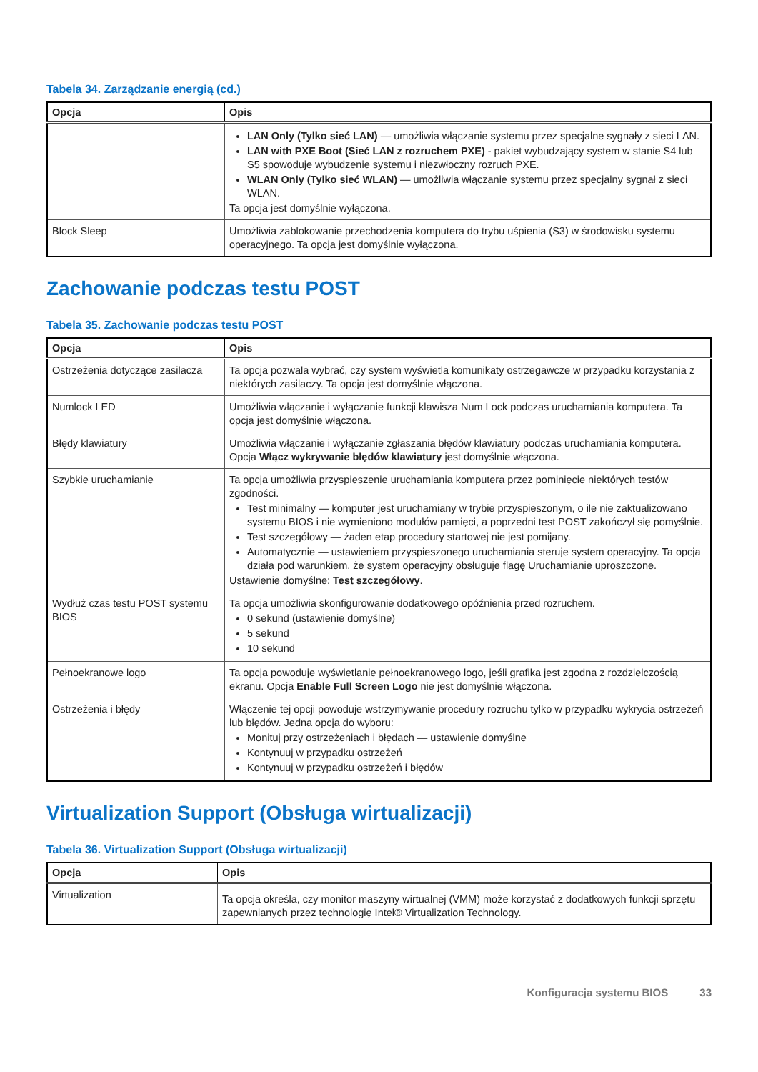Tabela 34. Zarządzanie energią (cd.)
| Opcja | Opis |
| --- | --- |
| | LAN Only (Tylko sieć LAN) — umożliwia włączanie systemu przez specjalne sygnały z sieci LAN. LAN with PXE Boot (Sieć LAN z rozruchem PXE) - pakiet wybudzający system w stanie S4 lub S5 spowoduje wybudzenie systemu i niezwłoczny rozruch PXE. WLAN Only (Tylko sieć WLAN) — umożliwia włączanie systemu przez specjalny sygnał z sieci WLAN. Ta opcja jest domyślnie wyłączona. |
| Block Sleep | Umożliwia zablokowanie przechodzenia komputera do trybu uśpienia (S3) w środowisku systemu operacyjnego. Ta opcja jest domyślnie wyłączona. |
Zachowanie podczas testu POST
Tabela 35. Zachowanie podczas testu POST
| Opcja | Opis |
| --- | --- |
| Ostrzeżenia dotyczące zasilacza | Ta opcja pozwala wybrać, czy system wyświetla komunikaty ostrzegawcze w przypadku korzystania z niektórych zasilaczy. Ta opcja jest domyślnie włączona. |
| Numlock LED | Umożliwia włączanie i wyłączanie funkcji klawisza Num Lock podczas uruchamiania komputera. Ta opcja jest domyślnie włączona. |
| Błędy klawiatury | Umożliwia włączanie i wyłączanie zgłaszania błędów klawiatury podczas uruchamiania komputera. Opcja Włącz wykrywanie błędów klawiatury jest domyślnie włączona. |
| Szybkie uruchamianie | Ta opcja umożliwia przyspieszenie uruchamiania komputera przez pominięcie niektórych testów zgodności. Test minimalny — komputer jest uruchamiany w trybie przyspieszonym, o ile nie zaktualizowano systemu BIOS i nie wymieniono modułów pamięci, a poprzedni test POST zakończył się pomyślnie. Test szczegółowy — żaden etap procedury startowej nie jest pomijany. Automatycznie — ustawieniem przyspieszonego uruchamiania steruje system operacyjny. Ta opcja działa pod warunkiem, że system operacyjny obsługuje flagę Uruchamianie uproszczone. Ustawienie domyślne: Test szczegółowy . |
| Wydłuż czas testu POST systemu BIOS | Ta opcja umożliwia skonfigurowanie dodatkowego opóźnienia przed rozruchem. 0 sekund (ustawienie domyślne) 5 sekund 10 sekund |
| Pełnoekranowe logo | Ta opcja powoduje wyświetlanie pełnoekranowego logo, jeśli grafika jest zgodna z rozdzielczością ekranu. Opcja Enable Full Screen Logo nie jest domyślnie włączona. |
| Ostrzeżenia i błędy | Włączenie tej opcji powoduje wstrzymywanie procedury rozruchu tylko w przypadku wykrycia ostrzeżeń lub błędów. Jedna opcja do wyboru: Monituj przy ostrzeżeniach i błędach — ustawienie domyślne Kontynuuj w przypadku ostrzeżeń Kontynuuj w przypadku ostrzeżeń i błędów |
Virtualization Support (Obsługa wirtualizacji)
Tabela 36. Virtualization Support (Obsługa wirtualizacji)
| Opcja | Opis |
| --- | --- |
| Virtualization | Ta opcja określa, czy monitor maszyny wirtualnej (VMM) może korzystać z dodatkowych funkcji sprzętu zapewnianych przez technologię Intel® Virtualization Technology. |
Konfiguracja systemu BIOS 33